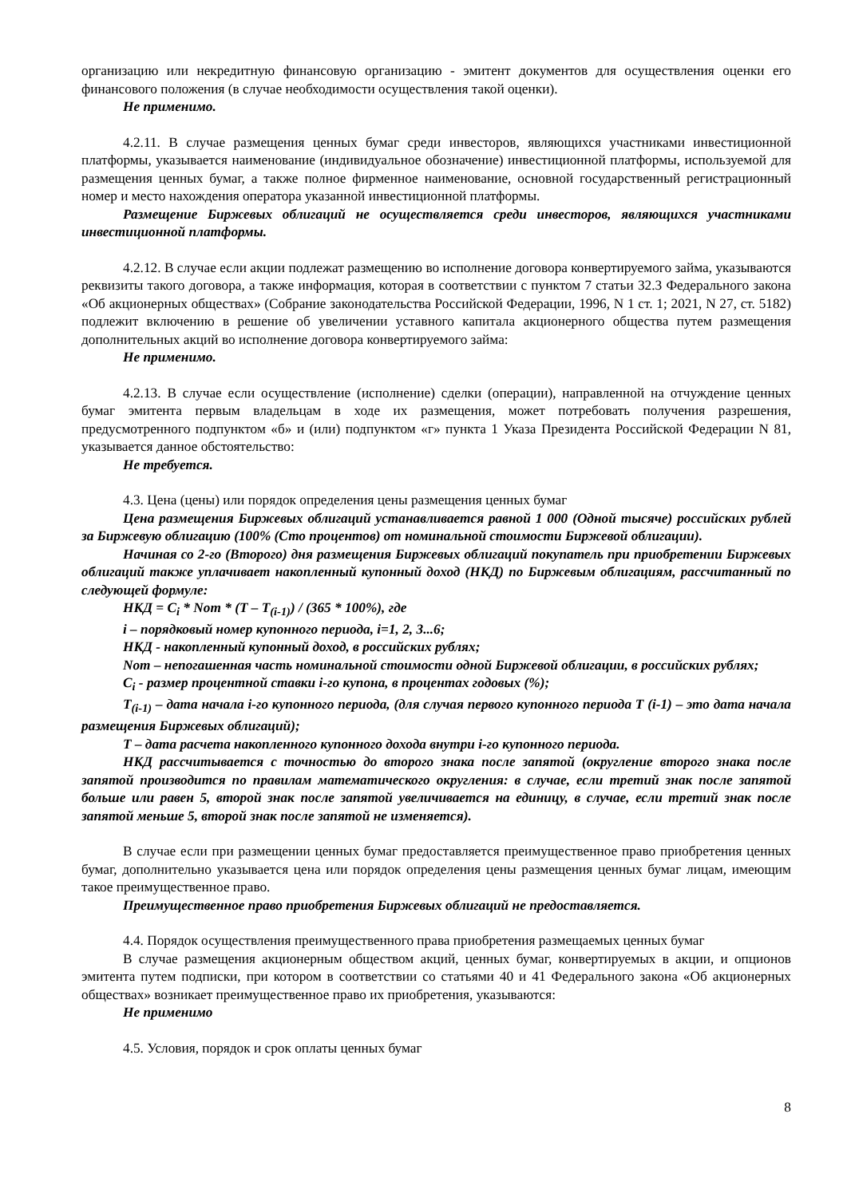организацию или некредитную финансовую организацию - эмитент документов для осуществления оценки его финансового положения (в случае необходимости осуществления такой оценки).
Не применимо.
4.2.11. В случае размещения ценных бумаг среди инвесторов, являющихся участниками инвестиционной платформы, указывается наименование (индивидуальное обозначение) инвестиционной платформы, используемой для размещения ценных бумаг, а также полное фирменное наименование, основной государственный регистрационный номер и место нахождения оператора указанной инвестиционной платформы.
Размещение Биржевых облигаций не осуществляется среди инвесторов, являющихся участниками инвестиционной платформы.
4.2.12. В случае если акции подлежат размещению во исполнение договора конвертируемого займа, указываются реквизиты такого договора, а также информация, которая в соответствии с пунктом 7 статьи 32.3 Федерального закона «Об акционерных обществах» (Собрание законодательства Российской Федерации, 1996, N 1 ст. 1; 2021, N 27, ст. 5182) подлежит включению в решение об увеличении уставного капитала акционерного общества путем размещения дополнительных акций во исполнение договора конвертируемого займа:
Не применимо.
4.2.13. В случае если осуществление (исполнение) сделки (операции), направленной на отчуждение ценных бумаг эмитента первым владельцам в ходе их размещения, может потребовать получения разрешения, предусмотренного подпунктом «б» и (или) подпунктом «г» пункта 1 Указа Президента Российской Федерации N 81, указывается данное обстоятельство:
Не требуется.
4.3. Цена (цены) или порядок определения цены размещения ценных бумаг
Цена размещения Биржевых облигаций устанавливается равной 1 000 (Одной тысяче) российских рублей за Биржевую облигацию (100% (Сто процентов) от номинальной стоимости Биржевой облигации).
Начиная со 2-го (Второго) дня размещения Биржевых облигаций покупатель при приобретении Биржевых облигаций также уплачивает накопленный купонный доход (НКД) по Биржевым облигациям, рассчитанный по следующей формуле:
НКД = C<sub>i</sub> * Nom * (T – T<sub>(i-1)</sub>) / (365 * 100%), где
i – порядковый номер купонного периода, i=1, 2, 3...6;
НКД - накопленный купонный доход, в российских рублях;
Nom – непогашенная часть номинальной стоимости одной Биржевой облигации, в российских рублях;
C<sub>i</sub> - размер процентной ставки i-го купона, в процентах годовых (%);
T<sub>(i-1)</sub> – дата начала i-го купонного периода, (для случая первого купонного периода Т (i-1) – это дата начала размещения Биржевых облигаций);
Т – дата расчета накопленного купонного дохода внутри i-го купонного периода.
НКД рассчитывается с точностью до второго знака после запятой (округление второго знака после запятой производится по правилам математического округления: в случае, если третий знак после запятой больше или равен 5, второй знак после запятой увеличивается на единицу, в случае, если третий знак после запятой меньше 5, второй знак после запятой не изменяется).
В случае если при размещении ценных бумаг предоставляется преимущественное право приобретения ценных бумаг, дополнительно указывается цена или порядок определения цены размещения ценных бумаг лицам, имеющим такое преимущественное право.
Преимущественное право приобретения Биржевых облигаций не предоставляется.
4.4. Порядок осуществления преимущественного права приобретения размещаемых ценных бумаг
В случае размещения акционерным обществом акций, ценных бумаг, конвертируемых в акции, и опционов эмитента путем подписки, при котором в соответствии со статьями 40 и 41 Федерального закона «Об акционерных обществах» возникает преимущественное право их приобретения, указываются:
Не применимо
4.5. Условия, порядок и срок оплаты ценных бумаг
8